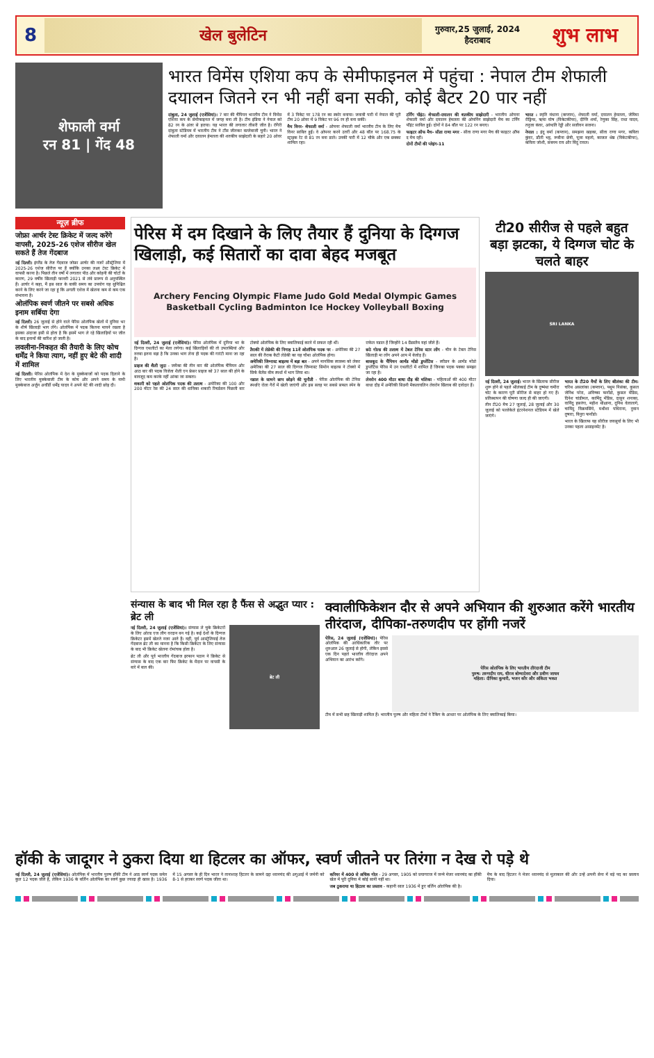8
खेल बुलेटिन
गुरुवार,25 जुलाई, 2024
हैदराबाद
शुभ लाभ
शेफाली वर्मा
रन 81 | गेंद 48
भारत विमेंस एशिया कप के सेमीफाइनल में पहुंचा : नेपाल टीम शेफाली दयालन जितने रन भी नहीं बना सकी, कोई बैटर 20 पार नहीं
दांबुला, 24 जुलाई (एजेंसियां)। 7 बार की चैंपियन भारतीय टीम ने विमेंस एशिया कप के सेमीफाइनल में जगह बना ली है। टीम इंडिया ने नेपाल को 82 रन के अंतर से हराया। यह भारत की लगातार तीसरी जीत है। रंगिरी दांबुला स्टेडियम में भारतीय टीम ने टॉस जीतकर बल्लेबाजी चुनी। भारत ने शेफाली वर्मा और दयालन हेमलता की शतकीय साझेदारी के सहारे 20 ओवर में 3 विकेट पर 178 रन का स्कोर बनाया। जवाबी पारी में नेपाल की पूरी टीम 20 ओवर में 9 विकेट पर 96 रन ही बना सकी।
मैच विनर- शेफाली वर्मा - ओपनर शेफाली वर्मा भारतीय टीम के लिए मैच विनर साबित हुईं। वे ओपनर करने उतरीं और 48 बॉल पर 168.75 के स्ट्राइक रेट से 81 रन बना डाले। उनकी पारी में 12 चौके और एक छक्का शामिल रहा।
टर्निंग पॉइंट: शेफाली-दयालन की शतकीय साझेदारी - भारतीय ओपनर शेफाली वर्मा और दयालन हेमलता की ओपनिंग साझेदारी मैच का टर्निंग पॉइंट साबित हुई। दोनों ने 84 बॉल पर 122 रन बनाए।
फाइटर ऑफ मैच- सीता राणा मगर - सीता राणा मगर मैच की फाइटर ऑफ द मैच रहीं।
दोनों टीमों की प्लेइंग-11
भारत : स्मृति मंधाना (कप्तान), शेफाली वर्मा, दयालन हेमलता, जेमिमा रौड्रिग्स, ऋचा घोष (विकेटकीपर), दीप्ति शर्मा, रेणुका सिंह, राधा यादव, तनुजा कंवर, अरुंधति रेड्डी और सजीवन सजना।
नेपाल : इंदु बर्मा (कप्तान), समझना खड़का, सीता राणा मगर, कबिता कुंवर, डॉली भट्ट, रूबीना छेत्री, पूजा महतो, काजल श्रेष्ठ (विकेटकीपर), कविता जोशी, सबनम राय और बिंदु रावल।
न्यूज़ ब्रीफ
जोफ्रा आर्चर टेस्ट क्रिकेट में जल्द करेंगे वापसी, 2025-26 एशेज सीरीज खेल सकते हैं तेज गेंदबाज
नई दिल्ली। इंग्लैंड के तेज गेंदबाज जोफ्रा आर्चर की नजरें ऑस्ट्रेलिया में 2025-26 एशेज सीरीज पर हैं क्योंकि उनका लक्ष्य टेस्ट क्रिकेट में वापसी करना है। पिछले तीन वर्षों में लगातार पीठ और कोहनी की चोटों के कारण, 29 वर्षीय खिलाड़ी फरवरी 2021 से लंबे प्रारूप से अनुपस्थित हैं। आर्चर ने कहा, मैं इस साल के बाकी समय का उपयोग यह सुनिश्चित करने के लिए करने जा रहा हूं कि अगली एशेज में खेलना कम से कम एक संभावना है।
ओलंपिक स्वर्ण जीतने पर सबसे अधिक इनाम सर्बिया देगा
नई दिल्ली। 26 जुलाई से होने वाले पेरिस ओलंपिक खेलों में दुनिया भर के शीर्ष खिलाड़ी भाग लेंगे। ओलंपिक में पदक कितना मायने रखता है इसका अंदाजा इसी से होता है कि इसमें भाग ले रहे खिलाड़ियों पर जीत के बाद इनामों की बारिश हो जाती है।
लवलीना-निकहत की तैयारी के लिए कोच धर्मेंद्र ने किया त्याग, नहीं हुए बेटे की शादी में शामिल
नई दिल्ली। पेरिस ओलंपिक में देश के मुक्केबाजों को पदक दिलाने के लिए भारतीय मुक्केबाजी टीम के कोच और अपने समय के नामी मुक्केबाज अर्जुन अवॉर्डी धर्मेंद्र यादव ने अपने बेटे की शादी छोड़ दी।
पेरिस में दम दिखाने के लिए तैयार हैं दुनिया के दिग्गज खिलाड़ी, कई सितारों का दावा बेहद मजबूत
Archery Fencing Olympic Flame Judo Gold Medal Olympic Games Basketball Cycling Badminton Ice Hockey Volleyball Boxing
नई दिल्ली, 24 जुलाई (एजेंसियां)। पेरिस ओलंपिक में दुनिया भर के दिग्गज एथलीटों का मेला लगेगा। कई खिलाड़ियों की तो उपलब्धियां और रुतबा इतना बड़ा है कि उनका भाग लेना ही पदक की गारंटी माना जा रहा है।
प्राइज की शैली जुदा - जमैका की तीन बार की ओलंपिक चैंपियन और आठ बार की पदक विजेता शैली एन फ्रेसर प्राइज को 37 साल की होने के बावजूद कम करके नहीं आंका जा सकता।
शकारी को पहले ओलंपिक पदक की तलाश - अमेरिका की 100 और 200 मीटर रेस की 24 साल की धाविका शकारी रिचर्डसन पिछली बार टोक्यो ओलंपिक के लिए क्वालिफाई करने में सफल रही थीं।
तैराकी में लेडेकी की निगाह 11वें ओलंपिक पदक पर - अमेरिका की 27 साल की तैराक कैटी लेडेकी का यह चौथा ओलंपिक होगा।
अमेरिकी जिम्नास्ट बाइल्स में बड़ा बल - अपने मानसिक स्वास्थ्य को लेकर अमेरिका की 27 साल की दिग्गज जिम्नास्ट सिमोन बाइल्स ने टोक्यो में सिर्फ बैलेंस बीम स्पर्धा में भाग लिया था।
नडाल के सामने छाप छोड़ने की चुनौती - पेरिस ओलंपिक की टेनिस स्पर्धाएं रोला गैरों में खेली जाएंगी और इस सतह पर सबसे सफल स्पेन के राफेल नडाल हैं जिन्होंने 14 ग्रैंडस्लैम यहां जीते हैं।
छठे गोल्ड की तलाश में टेबल टेनिस स्टार लोंग - चीन के टेबल टेनिस खिलाड़ी मा लोंग अपने आप में बेजोड़ हैं।
बासकूद के चैंपियन आर्मंड मोंडो डुप्लेंटिस - स्वीडन के आर्मंड मोंडो डुप्लेंटिस पेरिस में उन एथलीटों में शामिल हैं जिनका पदक पक्का समझा जा रहा है।
लेवरोन 400 मीटर बाधा दौड़ की मलिका - महिलाओं की 400 मीटर बाधा दौड़ में अमेरिकी सिडनी मैकलाघलिन लेवरोन खिताब की दावेदार हैं।
टी20 सीरीज से पहले बहुत बड़ा झटका, ये दिग्गज चोट के चलते बाहर
SRI LANKA
नई दिल्ली, 24 जुलाई। भारत के खिलाफ सीरीज शुरू होने से पहले श्रीलंकाई टीम के दुष्मंथा चमीरा चोट के कारण पूरी सीरीज से बाहर हो गए हैं। प्रतिस्थापन की घोषणा जल्द ही की जाएगी।
तीन टी20 मैच 27 जुलाई, 28 जुलाई और 30 जुलाई को पल्लेकेले इंटरनेशनल स्टेडियम में खेले जाएंगे।
भारत के टी20 मैचों के लिए श्रीलंका की टीम: चरिथ असलांका (कप्तान), पथुम निसंका, कुसल जेनिथ परेरा, अविष्का फर्नांडो, कुसल मेंडिस, दिनेश चांडीमल, कामिंदु मेंडिस, दासुन शनाका, वानिंदु हसरंगा, महीश थीक्षाना, दुनिथ वेलालागे, चामिंदु विक्रमसिंघे, मथीशा पथिराना, नुवान तुषारा, बिनुरा फर्नांडो।
भारत के खिलाफ यह सीरीज जयसूर्या के लिए भी उनका पहला असाइनमेंट है।
संन्यास के बाद भी मिल रहा है फैंस से अद्भुत प्यार : ब्रेट ली
नई दिल्ली, 24 जुलाई (एजेंसियां)। संन्यास ले चुके क्रिकेटरों के लिए ओल्ड एज लीग वरदान बन गई है। कई देशों के दिग्गज क्रिकेटर इसमें खेलते नजर आते हैं। वहीं, पूर्व आस्ट्रेलियाई तेज गेंदबाज ब्रेट ली का मानना है कि किसी क्रिकेटर के लिए संन्यास के बाद भी क्रिकेट खेलना रोमांचक होता है।
ब्रेट ली और पूर्व भारतीय गेंदबाज इरफान पठान ने क्रिकेट से संन्यास के बाद एक बार फिर क्रिकेट के मैदान पर वापसी के बारे में बात की।
ब्रेट ली
क्वालीफिकेशन दौर से अपने अभियान की शुरुआत करेंगे भारतीय तीरंदाज, दीपिका-तरुणदीप पर होंगी नजरें
पेरिस, 24 जुलाई (एजेंसियां)। पेरिस ओलंपिक की आधिकारिक तौर पर शुरुआत 26 जुलाई से होगी, लेकिन इससे एक दिन पहले भारतीय तीरंदाज अपने अभियान का आरंभ करेंगे।
पेरिस ओलंपिक के लिए भारतीय तीरंदाजी टीम
पुरुष: तरुणदीप राय, धीरज बोम्मादेवरा और प्रवीण जाधव
महिला: दीपिका कुमारी, भजन कौर और अंकिता भकत
टीम में सभी छह खिलाड़ी शामिल हैं। भारतीय पुरुष और महिला टीमों ने रैंकिंग के आधार पर ओलंपिक के लिए क्वालिफाई किया।
हॉकी के जादूगर ने ठुकरा दिया था हिटलर का ऑफर, स्वर्ण जीतने पर तिरंगा न देख रो पड़े थे
नई दिल्ली, 24 जुलाई (एजेंसियां)। ओलंपिक में भारतीय पुरुष हॉकी टीम ने आठ स्वर्ण पदक समेत कुल 12 पदक जीते हैं, लेकिन 1936 के बर्लिन ओलंपिक का स्वर्ण कुछ ज्यादा ही खास है। 1936 में 15 अगस्त के ही दिन भारत ने तानाशाह हिटलर के सामने दद्दा ध्यानचंद की अगुआई में जर्मनी को 8-1 से हराकर स्वर्ण पदक जीता था।
करियर में 400 से अधिक गोल - 29 अगस्त, 1905 को प्रयागराज में जन्मे मेजर ध्यानचंद का हॉकी खेल में पूरी दुनिया में कोई सानी नहीं था।
जब ठुकराया था हिटलर का प्रस्ताव - कहानी साल 1936 में हुए बर्लिन ओलंपिक की है।
मैच के बाद हिटलर ने मेजर ध्यानचंद से मुलाकात की और उन्हें अपनी सेना में बड़े पद का प्रस्ताव दिया।